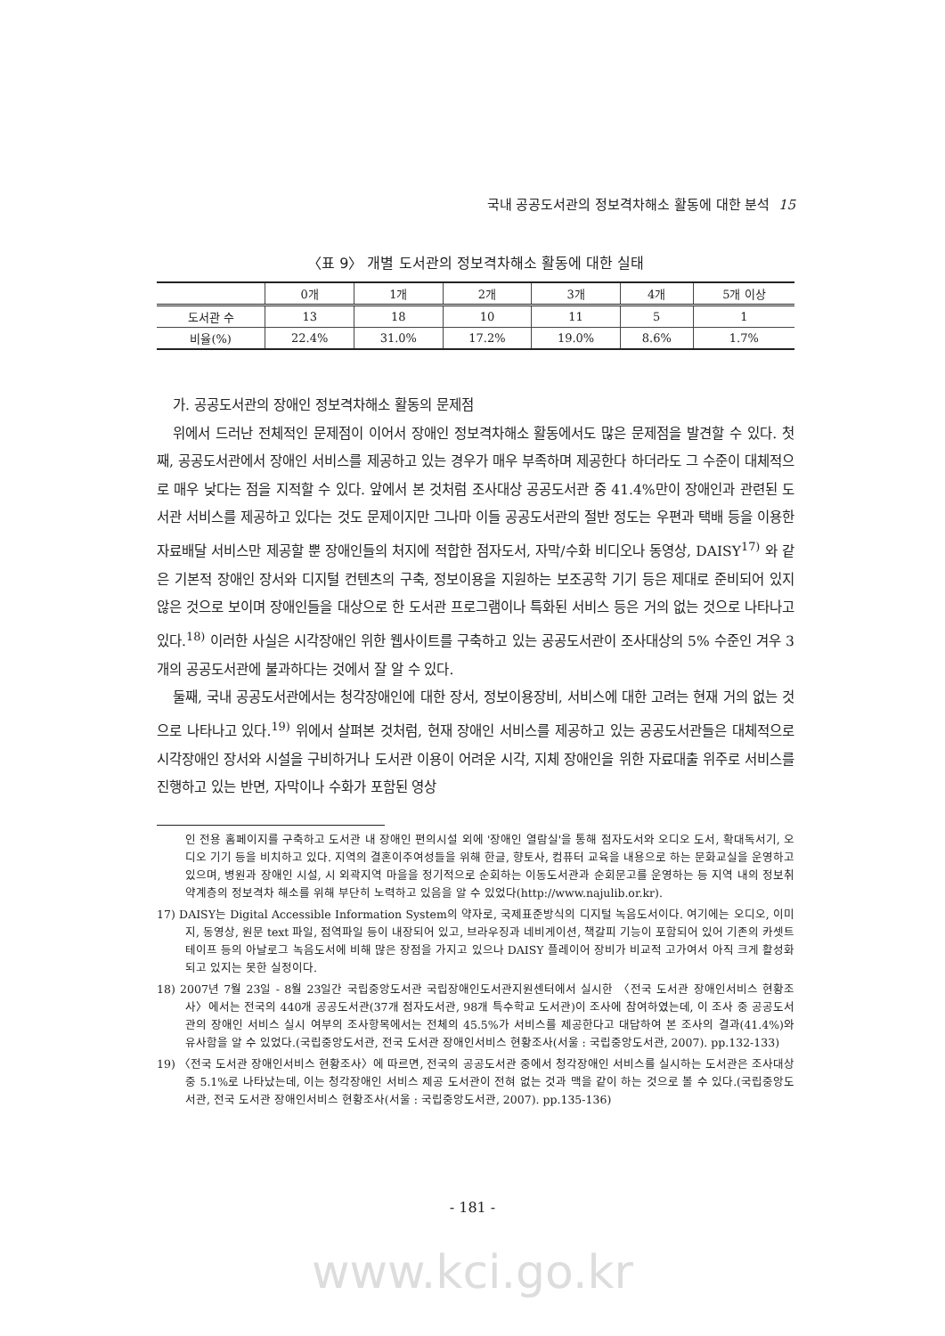국내 공공도서관의 정보격차해소 활동에 대한 분석 15
〈표 9〉 개별 도서관의 정보격차해소 활동에 대한 실태
| | 0개 | 1개 | 2개 | 3개 | 4개 | 5개 이상 |
| --- | --- | --- | --- | --- | --- | --- |
| 도서관 수 | 13 | 18 | 10 | 11 | 5 | 1 |
| 비율(%) | 22.4% | 31.0% | 17.2% | 19.0% | 8.6% | 1.7% |
가. 공공도서관의 장애인 정보격차해소 활동의 문제점
위에서 드러난 전체적인 문제점이 이어서 장애인 정보격차해소 활동에서도 많은 문제점을 발견할 수 있다. 첫째, 공공도서관에서 장애인 서비스를 제공하고 있는 경우가 매우 부족하며 제공한다 하더라도 그 수준이 대체적으로 매우 낮다는 점을 지적할 수 있다. 앞에서 본 것처럼 조사대상 공공도서관 중 41.4%만이 장애인과 관련된 도서관 서비스를 제공하고 있다는 것도 문제이지만 그나마 이들 공공도서관의 절반 정도는 우편과 택배 등을 이용한 자료배달 서비스만 제공할 뿐 장애인들의 처지에 적합한 점자도서, 자막/수화 비디오나 동영상, DAISY<sup>17)</sup> 와 같은 기본적 장애인 장서와 디지털 컨텐츠의 구축, 정보이용을 지원하는 보조공학 기기 등은 제대로 준비되어 있지 않은 것으로 보이며 장애인들을 대상으로 한 도서관 프로그램이나 특화된 서비스 등은 거의 없는 것으로 나타나고 있다.<sup>18)</sup> 이러한 사실은 시각장애인 위한 웹사이트를 구축하고 있는 공공도서관이 조사대상의 5% 수준인 겨우 3개의 공공도서관에 불과하다는 것에서 잘 알 수 있다.
둘째, 국내 공공도서관에서는 청각장애인에 대한 장서, 정보이용장비, 서비스에 대한 고려는 현재 거의 없는 것으로 나타나고 있다.<sup>19)</sup> 위에서 살펴본 것처럼, 현재 장애인 서비스를 제공하고 있는 공공도서관들은 대체적으로 시각장애인 장서와 시설을 구비하거나 도서관 이용이 어려운 시각, 지체 장애인을 위한 자료대출 위주로 서비스를 진행하고 있는 반면, 자막이나 수화가 포함된 영상
인 전용 홈페이지를 구축하고 도서관 내 장애인 편의시설 외에 '장애인 열람실'을 통해 점자도서와 오디오 도서, 확대독서기, 오디오 기기 등을 비치하고 있다. 지역의 결혼이주여성들을 위해 한글, 향토사, 컴퓨터 교육을 내용으로 하는 문화교실을 운영하고 있으며, 병원과 장애인 시설, 시 외곽지역 마을을 정기적으로 순회하는 이동도서관과 순회문고를 운영하는 등 지역 내의 정보취약계층의 정보격차 해소를 위해 부단히 노력하고 있음을 알 수 있었다(http://www.najulib.or.kr).
17) DAISY는 Digital Accessible Information System의 약자로, 국제표준방식의 디지털 녹음도서이다. 여기에는 오디오, 이미지, 동영상, 원문 text 파일, 점역파일 등이 내장되어 있고, 브라우징과 네비게이션, 책갈피 기능이 포함되어 있어 기존의 카셋트 테이프 등의 아날로그 녹음도서에 비해 많은 장점을 가지고 있으나 DAISY 플레이어 장비가 비교적 고가여서 아직 크게 활성화 되고 있지는 못한 실정이다.
18) 2007년 7월 23일 - 8월 23일간 국립중앙도서관 국립장애인도서관지원센터에서 실시한 〈전국 도서관 장애인서비스 현황조사〉에서는 전국의 440개 공공도서관(37개 점자도서관, 98개 특수학교 도서관)이 조사에 참여하였는데, 이 조사 중 공공도서관의 장애인 서비스 실시 여부의 조사항목에서는 전체의 45.5%가 서비스를 제공한다고 대답하여 본 조사의 결과(41.4%)와 유사함을 알 수 있었다.(국립중앙도서관, 전국 도서관 장애인서비스 현황조사(서울 : 국립중앙도서관, 2007). pp.132-133)
19) 〈전국 도서관 장애인서비스 현황조사〉에 따르면, 전국의 공공도서관 중에서 청각장애인 서비스를 실시하는 도서관은 조사대상 중 5.1%로 나타났는데, 이는 청각장애인 서비스 제공 도서관이 전혀 없는 것과 맥을 같이 하는 것으로 볼 수 있다.(국립중앙도서관, 전국 도서관 장애인서비스 현황조사(서울 : 국립중앙도서관, 2007). pp.135-136)
- 181 -
www.kci.go.kr